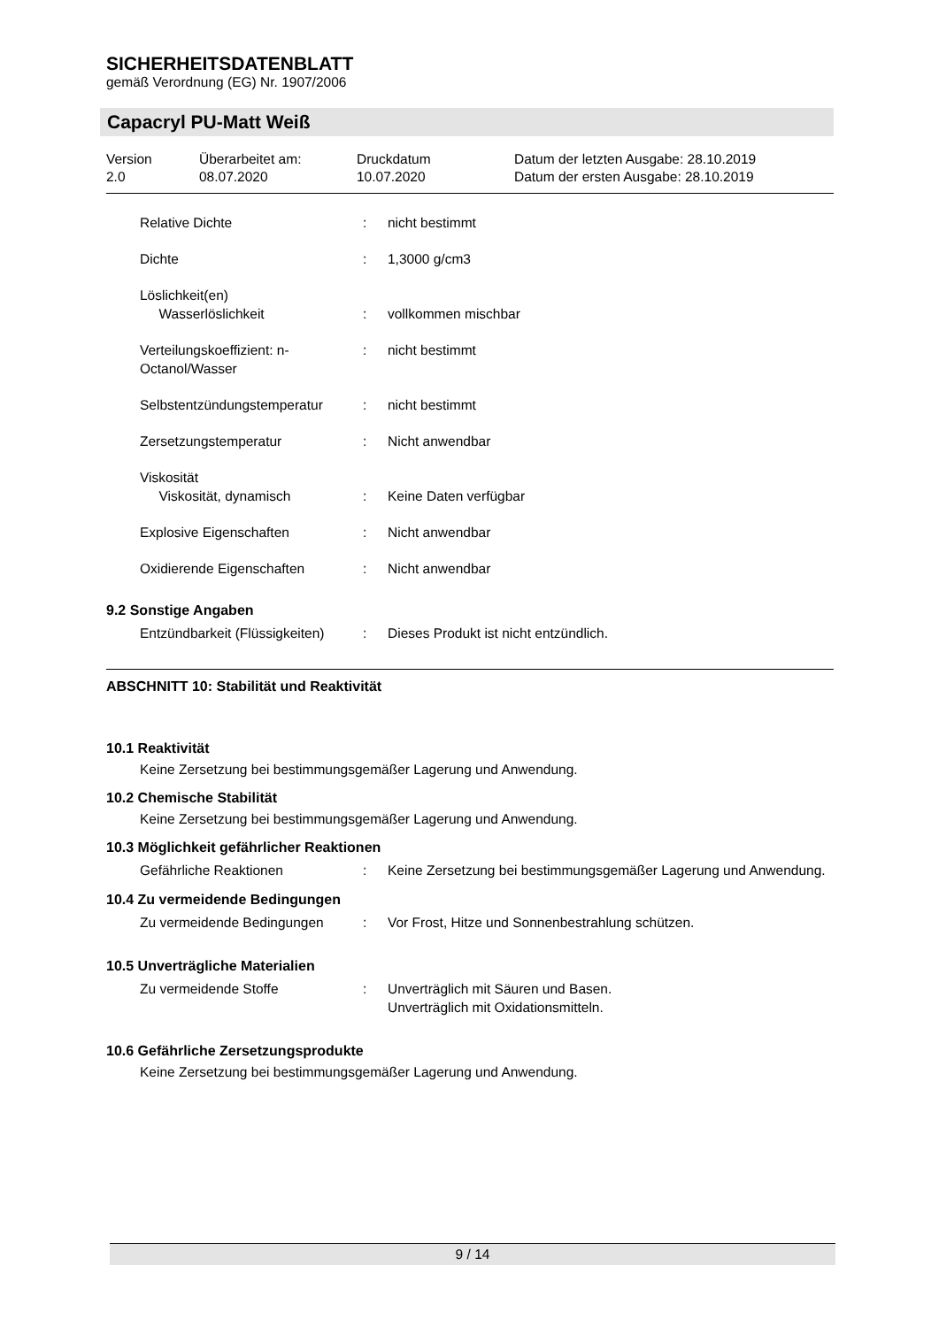SICHERHEITSDATENBLATT
gemäß Verordnung (EG) Nr. 1907/2006
Capacryl PU-Matt Weiß
| Version 2.0 | Überarbeitet am: 08.07.2020 | Druckdatum 10.07.2020 | Datum der letzten Ausgabe: 28.10.2019 Datum der ersten Ausgabe: 28.10.2019 |
| Relative Dichte | : | nicht bestimmt |
| Dichte | : | 1,3000 g/cm3 |
| Löslichkeit(en) Wasserlöslichkeit | : | vollkommen mischbar |
| Verteilungskoeffizient: n-Octanol/Wasser | : | nicht bestimmt |
| Selbstentzündungstemperatur | : | nicht bestimmt |
| Zersetzungstemperatur | : | Nicht anwendbar |
| Viskosität Viskosität, dynamisch | : | Keine Daten verfügbar |
| Explosive Eigenschaften | : | Nicht anwendbar |
| Oxidierende Eigenschaften | : | Nicht anwendbar |
9.2 Sonstige Angaben
| Entzündbarkeit (Flüssigkeiten) | : | Dieses Produkt ist nicht entzündlich. |
ABSCHNITT 10: Stabilität und Reaktivität
10.1 Reaktivität
Keine Zersetzung bei bestimmungsgemäßer Lagerung und Anwendung.
10.2 Chemische Stabilität
Keine Zersetzung bei bestimmungsgemäßer Lagerung und Anwendung.
10.3 Möglichkeit gefährlicher Reaktionen
| Gefährliche Reaktionen | : | Keine Zersetzung bei bestimmungsgemäßer Lagerung und Anwendung. |
10.4 Zu vermeidende Bedingungen
| Zu vermeidende Bedingungen | : | Vor Frost, Hitze und Sonnenbestrahlung schützen. |
10.5 Unverträgliche Materialien
| Zu vermeidende Stoffe | : | Unverträglich mit Säuren und Basen. Unverträglich mit Oxidationsmitteln. |
10.6 Gefährliche Zersetzungsprodukte
Keine Zersetzung bei bestimmungsgemäßer Lagerung und Anwendung.
9 / 14